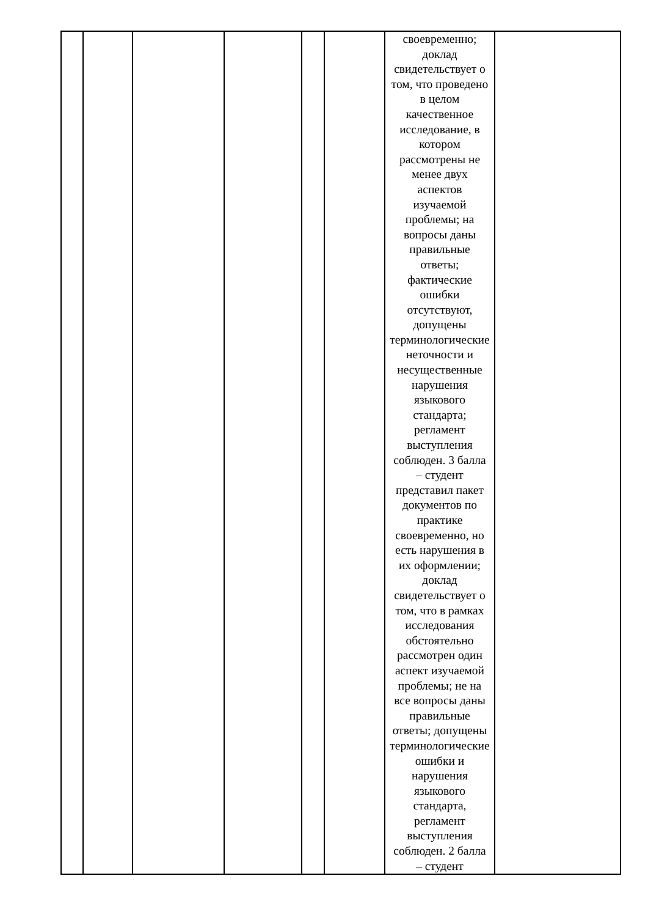| | | | | | | своевременно; доклад свидетельствует о том, что проведено в целом качественное исследование, в котором рассмотрены не менее двух аспектов изучаемой проблемы; на вопросы даны правильные ответы; фактические ошибки отсутствуют, допущены терминологические неточности и несущественные нарушения языкового стандарта; регламент выступления соблюден. 3 балла – студент представил пакет документов по практике своевременно, но есть нарушения в их оформлении; доклад свидетельствует о том, что в рамках исследования обстоятельно рассмотрен один аспект изучаемой проблемы; не на все вопросы даны правильные ответы; допущены терминологические ошибки и нарушения языкового стандарта, регламент выступления соблюден. 2 балла – студент | |